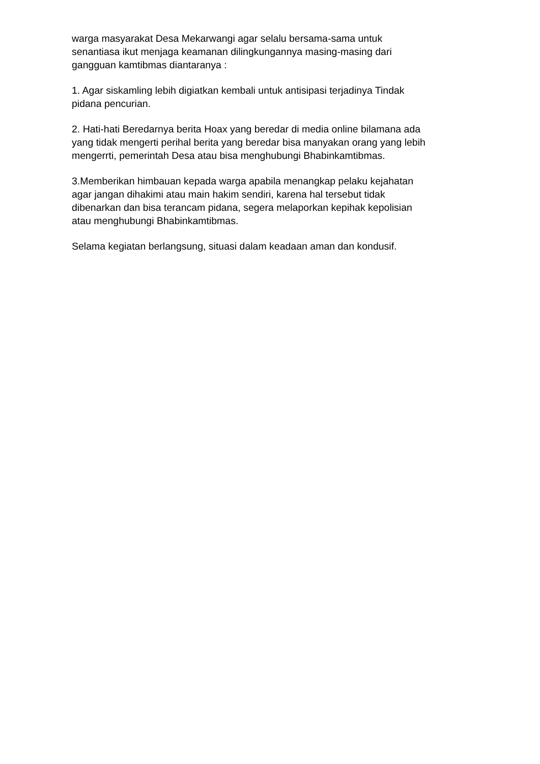warga masyarakat Desa Mekarwangi agar selalu bersama-sama untuk
senantiasa ikut menjaga keamanan dilingkungannya masing-masing dari
gangguan kamtibmas diantaranya :
1. Agar siskamling lebih digiatkan kembali untuk antisipasi terjadinya Tindak
pidana pencurian.
2. Hati-hati Beredarnya berita Hoax yang beredar di media online bilamana ada
yang tidak mengerti perihal berita yang beredar bisa manyakan orang yang lebih
mengerrti, pemerintah Desa atau bisa menghubungi Bhabinkamtibmas.
3.Memberikan himbauan kepada warga apabila menangkap pelaku kejahatan
agar jangan dihakimi atau main hakim sendiri, karena hal tersebut tidak
dibenarkan dan bisa terancam pidana, segera melaporkan kepihak kepolisian
atau menghubungi Bhabinkamtibmas.
Selama kegiatan berlangsung, situasi dalam keadaan aman dan kondusif.